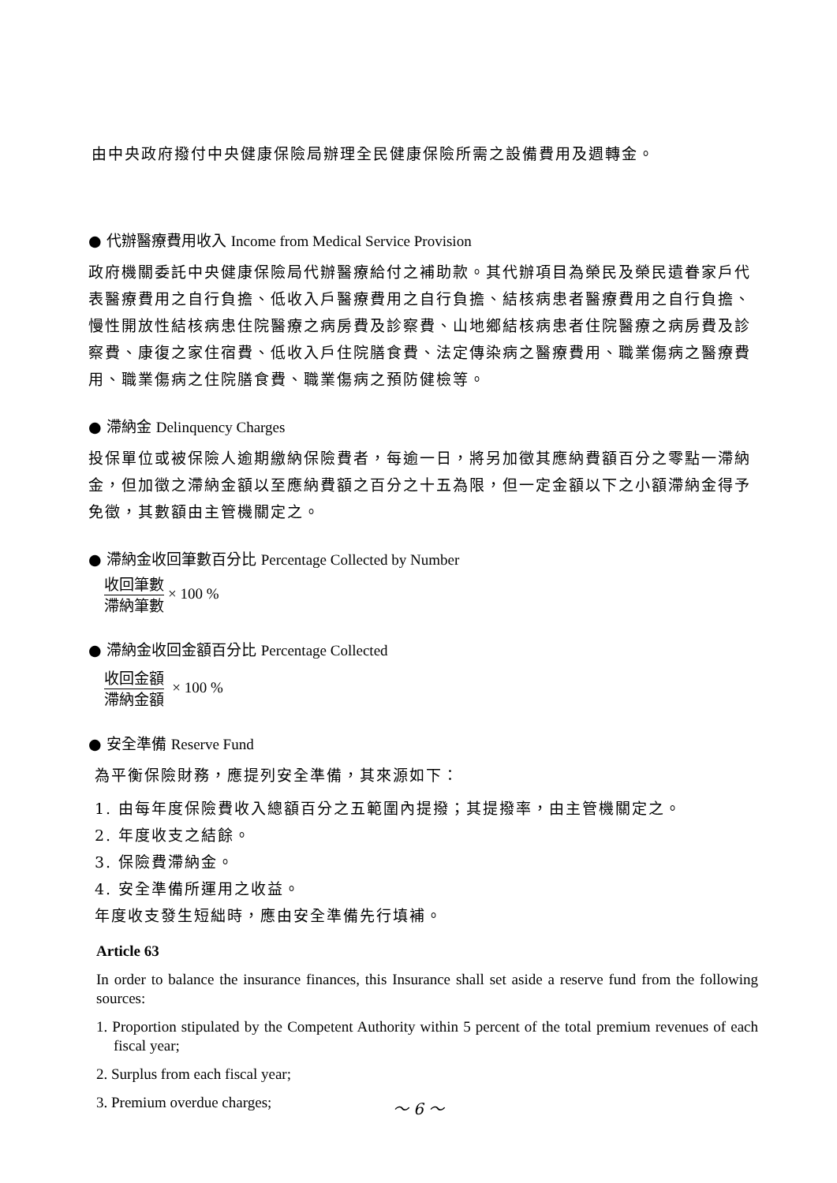由中央政府撥付中央健康保險局辦理全民健康保險所需之設備費用及週轉金。
● 代辦醫療費用收入 Income from Medical Service Provision
政府機關委託中央健康保險局代辦醫療給付之補助款。其代辦項目為榮民及榮民遺眷家戶代表醫療費用之自行負擔、低收入戶醫療費用之自行負擔、結核病患者醫療費用之自行負擔、慢性開放性結核病患住院醫療之病房費及診察費、山地鄉結核病患者住院醫療之病房費及診察費、康復之家住宿費、低收入戶住院膳食費、法定傳染病之醫療費用、職業傷病之醫療費用、職業傷病之住院膳食費、職業傷病之預防健檢等。
● 滯納金 Delinquency Charges
投保單位或被保險人逾期繳納保險費者，每逾一日，將另加徵其應納費額百分之零點一滯納金，但加徵之滯納金額以至應納費額之百分之十五為限，但一定金額以下之小額滯納金得予免徵，其數額由主管機關定之。
● 滯納金收回筆數百分比 Percentage Collected by Number
收回筆數 滯納筆數 × 100 %
● 滯納金收回金額百分比 Percentage Collected
收回金額 滯納金額 × 100 %
● 安全準備 Reserve Fund
為平衡保險財務，應提列安全準備，其來源如下：
1. 由每年度保險費收入總額百分之五範圍內提撥；其提撥率，由主管機關定之。
2. 年度收支之結餘。
3. 保險費滯納金。
4. 安全準備所運用之收益。
年度收支發生短絀時，應由安全準備先行填補。
Article 63
In order to balance the insurance finances, this Insurance shall set aside a reserve fund from the following sources:
1. Proportion stipulated by the Competent Authority within 5 percent of the total premium revenues of each fiscal year;
2. Surplus from each fiscal year;
3. Premium overdue charges;
～ 6 ～